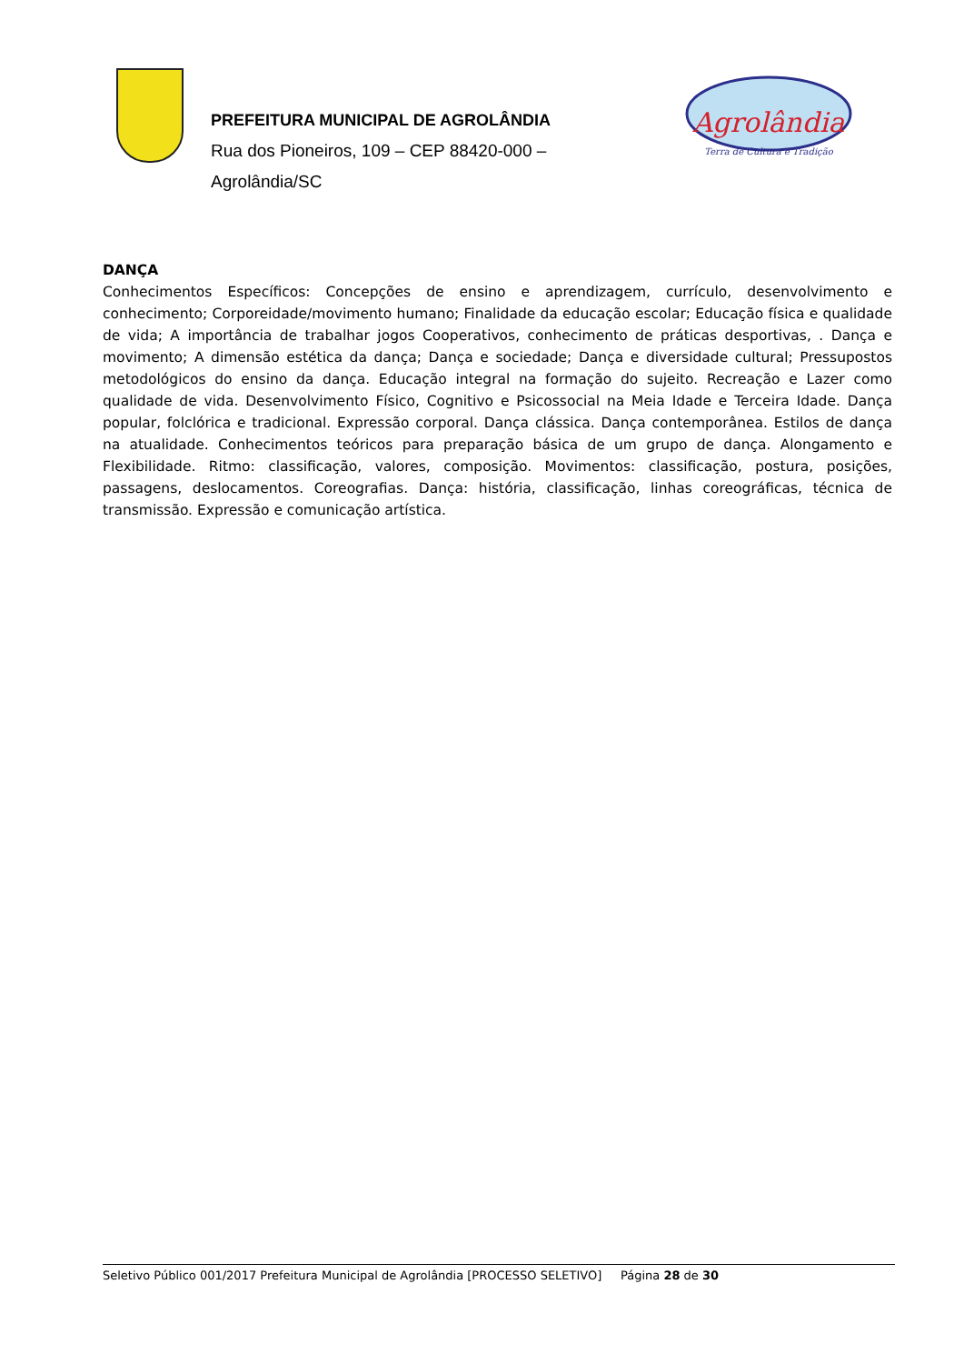PREFEITURA MUNICIPAL DE AGROLÂNDIA
Rua dos Pioneiros, 109 – CEP 88420-000 –
Agrolândia/SC
Agrolândia
Terra de Cultura e Tradição
DANÇA
Conhecimentos Específicos: Concepções de ensino e aprendizagem, currículo, desenvolvimento e conhecimento; Corporeidade/movimento humano; Finalidade da educação escolar; Educação física e qualidade de vida; A importância de trabalhar jogos Cooperativos, conhecimento de práticas desportivas, . Dança e movimento; A dimensão estética da dança; Dança e sociedade; Dança e diversidade cultural; Pressupostos metodológicos do ensino da dança. Educação integral na formação do sujeito. Recreação e Lazer como qualidade de vida. Desenvolvimento Físico, Cognitivo e Psicossocial na Meia Idade e Terceira Idade. Dança popular, folclórica e tradicional. Expressão corporal. Dança clássica. Dança contemporânea. Estilos de dança na atualidade. Conhecimentos teóricos para preparação básica de um grupo de dança. Alongamento e Flexibilidade. Ritmo: classificação, valores, composição. Movimentos: classificação, postura, posições, passagens, deslocamentos. Coreografias. Dança: história, classificação, linhas coreográficas, técnica de transmissão. Expressão e comunicação artística.
Seletivo Público 001/2017 Prefeitura Municipal de Agrolândia [PROCESSO SELETIVO] Página 28 de 30